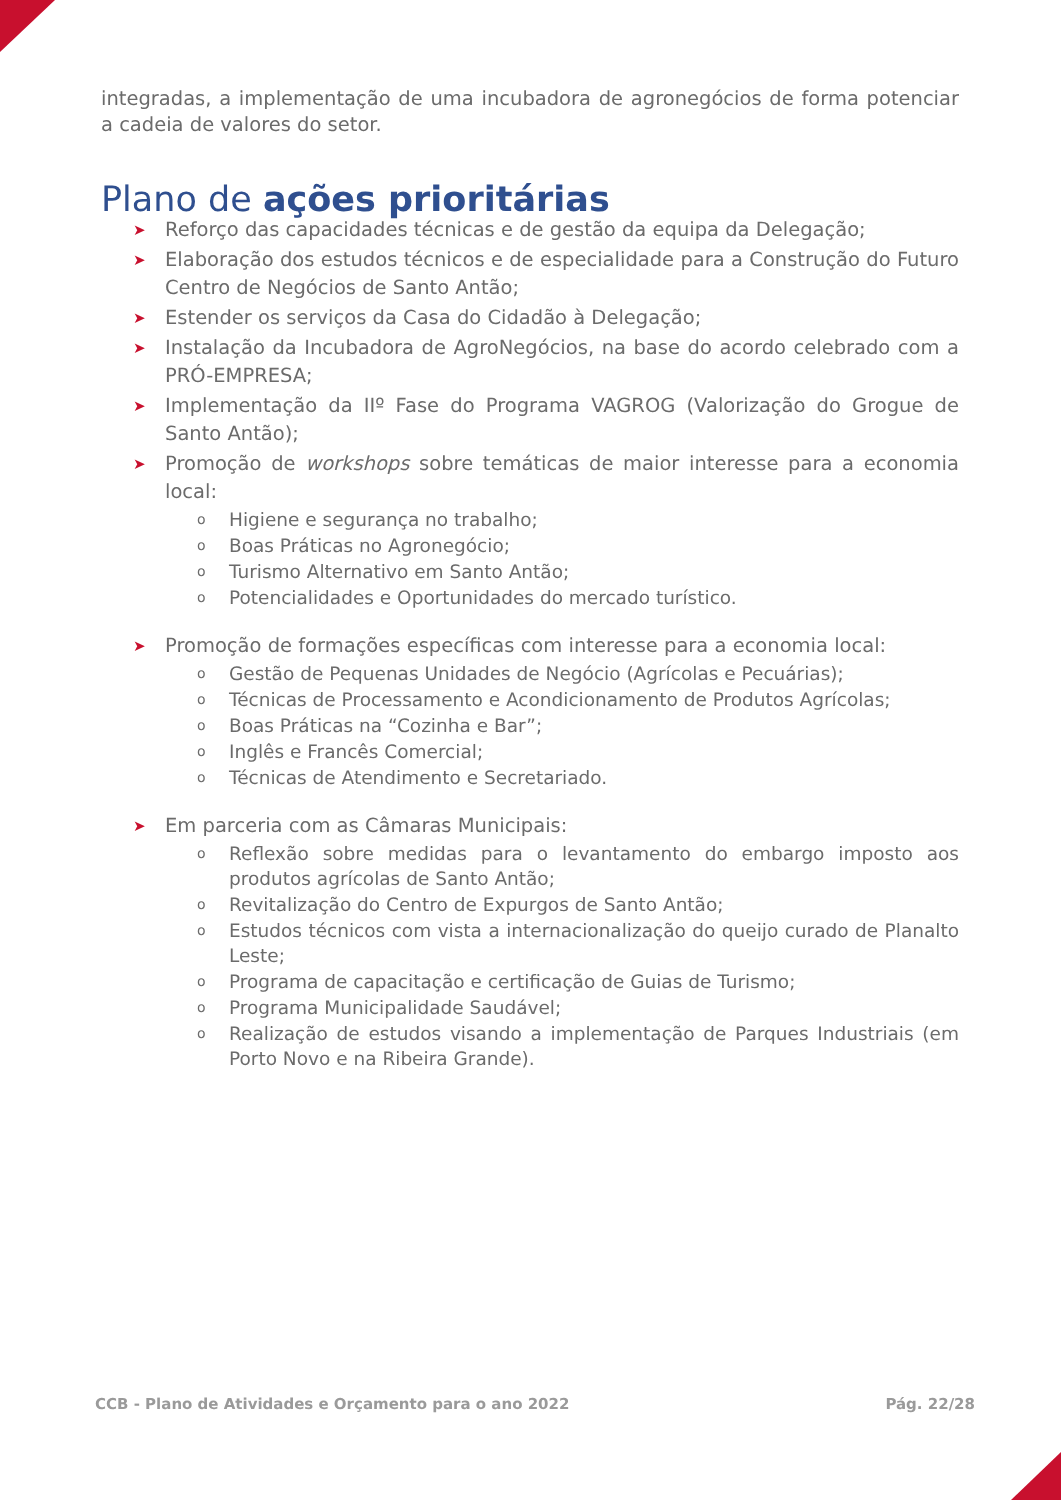integradas, a implementação de uma incubadora de agronegócios de forma potenciar a cadeia de valores do setor.
Plano de ações prioritárias
Reforço das capacidades técnicas e de gestão da equipa da Delegação;
Elaboração dos estudos técnicos e de especialidade para a Construção do Futuro Centro de Negócios de Santo Antão;
Estender os serviços da Casa do Cidadão à Delegação;
Instalação da Incubadora de AgroNegócios, na base do acordo celebrado com a PRÓ-EMPRESA;
Implementação da IIº Fase do Programa VAGROG (Valorização do Grogue de Santo Antão);
Promoção de workshops sobre temáticas de maior interesse para a economia local:
o Higiene e segurança no trabalho;
o Boas Práticas no Agronegócio;
o Turismo Alternativo em Santo Antão;
o Potencialidades e Oportunidades do mercado turístico.
Promoção de formações específicas com interesse para a economia local:
o Gestão de Pequenas Unidades de Negócio (Agrícolas e Pecuárias);
o Técnicas de Processamento e Acondicionamento de Produtos Agrícolas;
o Boas Práticas na “Cozinha e Bar”;
o Inglês e Francês Comercial;
o Técnicas de Atendimento e Secretariado.
Em parceria com as Câmaras Municipais:
o Reflexão sobre medidas para o levantamento do embargo imposto aos produtos agrícolas de Santo Antão;
o Revitalização do Centro de Expurgos de Santo Antão;
o Estudos técnicos com vista a internacionalização do queijo curado de Planalto Leste;
o Programa de capacitação e certificação de Guias de Turismo;
o Programa Municipalidade Saudável;
o Realização de estudos visando a implementação de Parques Industriais (em Porto Novo e na Ribeira Grande).
CCB - Plano de Atividades e Orçamento para o ano 2022 Pág. 22/28